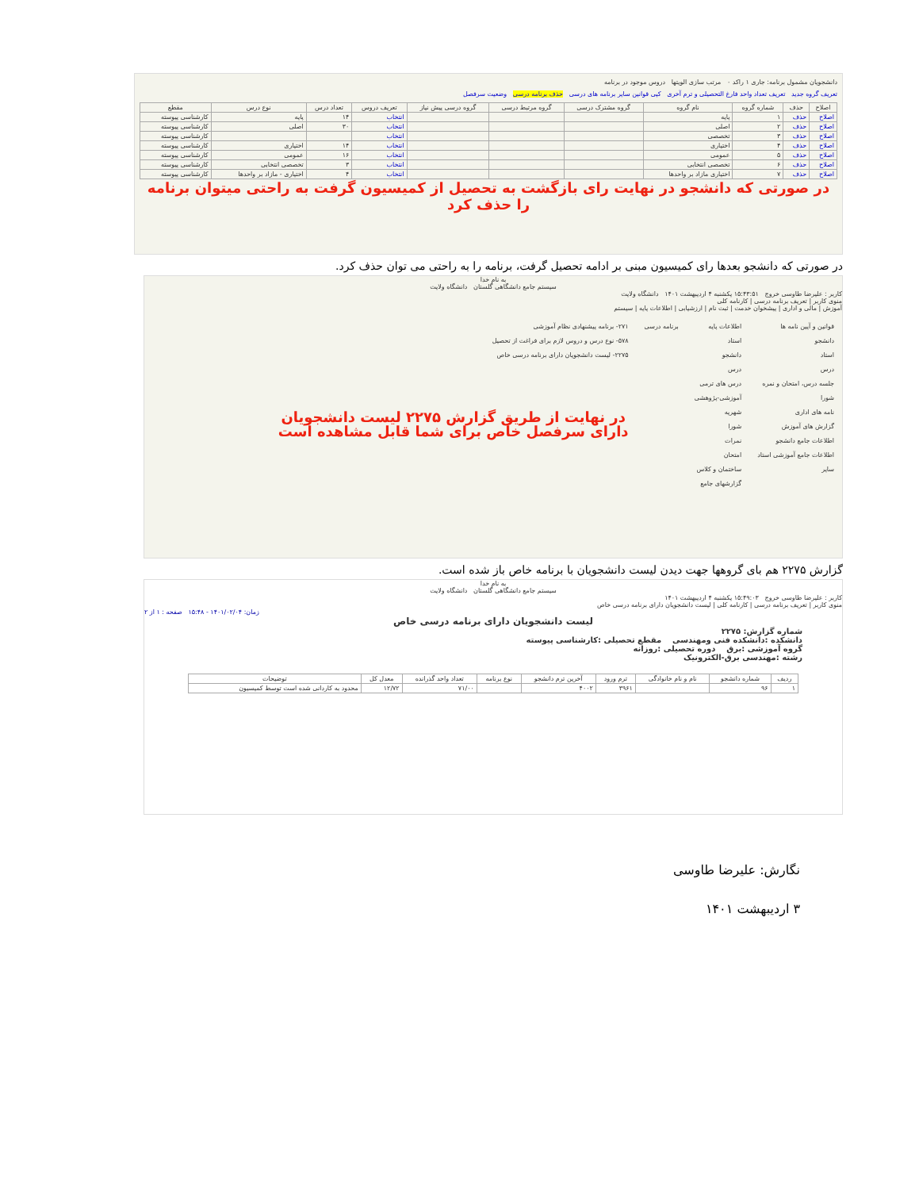دانشجويان مشمول برنامه: جاری ۱ راکد ۰ مرتب سازی الويتها دروس موجود در برنامه
تعريف گروه جديد تعريف تعداد واحد فارغ التحصيلی و ترم آخری کپی قوانين ساير برنامه های درسی حذف برنامه درسی وضعيت سرفصل
| اصلاح | حذف | شماره گروه | نام گروه | گروه مشترک درسی | گروه مرتبط درسی | گروه درسی پيش نياز | تعريف دروس | تعداد درس | نوع درس | مقطع |
| --- | --- | --- | --- | --- | --- | --- | --- | --- | --- | --- |
| اصلاح | حذف | ۱ | پايه | | | | انتخاب | ۱۴ | پايه | کارشناسی پيوسته |
| اصلاح | حذف | ۲ | اصلی | | | | انتخاب | ۳۰ | اصلی | کارشناسی پيوسته |
| اصلاح | حذف | ۳ | تخصصی | | | | انتخاب | | | کارشناسی پيوسته |
| اصلاح | حذف | ۴ | اختياری | | | | انتخاب | ۱۴ | اختياری | کارشناسی پيوسته |
| اصلاح | حذف | ۵ | عمومی | | | | انتخاب | ۱۶ | عمومی | کارشناسی پيوسته |
| اصلاح | حذف | ۶ | تخصصی انتخابی | | | | انتخاب | ۳ | تخصصی انتخابی | کارشناسی پيوسته |
| اصلاح | حذف | ۷ | اختياری مازاد بر واحدها | | | | انتخاب | ۴ | اختياری - مازاد بر واحدها | کارشناسی پيوسته |
در صورتی که دانشجو در نهايت رای بازگشت به تحصيل از کميسيون گرفت به راحتی ميتوان برنامه را حذف کرد
در صورتی که دانشجو بعدها رای کميسيون مبنی بر ادامه تحصيل گرفت، برنامه را به راحتی می توان حذف کرد.
به نام خدا
سيستم جامع دانشگاهی گلستان دانشگاه ولايت
کاربر : عليرضا طاوسی خروج ۱۵:۴۳:۵۱ يکشنبه ۴ ارديبهشت ۱۴۰۱ دانشگاه ولايت
منوی کاربر | تعريف برنامه درسی | کارنامه کلی
آموزش | مالی و اداری | پيشخوان خدمت | ثبت نام | ارزشيابی | اطلاعات پايه | سيستم
قوانين و آيين نامه ها
دانشجو
استاد
درس
جلسه درس، امتحان و نمره
شورا
نامه های اداری
گزارش های آموزش
اطلاعات جامع دانشجو
اطلاعات جامع آموزشی استاد
ساير
اطلاعات پايه
استاد
دانشجو
درس
درس های ترمی
آموزشی-پژوهشی
شهريه
شورا
نمرات
امتحان
ساختمان و کلاس
گزارشهای جامع
برنامه درسی ۲۷۱- برنامه پيشنهادی نظام آموزشی
۵۷۸- نوع درس و دروس لازم برای فراغت از تحصيل
۲۲۷۵- ليست دانشجويان دارای برنامه درسی خاص
در نهايت از طريق گزارش ۲۲۷۵ ليست دانشجويان
دارای سرفصل خاص برای شما قابل مشاهده است
گزارش ۲۲۷۵ هم بای گروهها جهت ديدن ليست دانشجويان با برنامه خاص باز شده است.
به نام خدا
سيستم جامع دانشگاهی گلستان دانشگاه ولايت
کاربر : عليرضا طاوسی خروج ۱۵:۴۹:۰۳ يکشنبه ۴ ارديبهشت ۱۴۰۱
منوی کاربر | تعريف برنامه درسی | کارنامه کلی | ليست دانشجويان دارای برنامه درسی خاص
زمان: ۱۴۰۱/۰۲/۰۴ - ۱۵:۴۸ صفحه : ۱ از ۲
ليست دانشجويان دارای برنامه درسی خاص
شماره گزارش: ۲۲۷۵
دانشکده :دانشکده فنی ومهندسی مقطع تحصيلی :کارشناسی پيوسته
گروه آموزشی :برق دوره تحصيلی :روزانه
رشته :مهندسی برق-الکترونيک
| رديف | شماره دانشجو | نام و نام خانوادگی | ترم ورود | آخرين ترم دانشجو | نوع برنامه | تعداد واحد گذرانده | معدل کل | توضيحات |
| --- | --- | --- | --- | --- | --- | --- | --- | --- |
| ۱ | ۹۶ | | ۳۹۶۱ | ۴۰۰۲ | | ۷۱/۰۰ | ۱۲/۷۲ | محدود به کاردانی شده است توسط کميسيون |
نگارش: عليرضا طاوسی
۳ ارديبهشت ۱۴۰۱